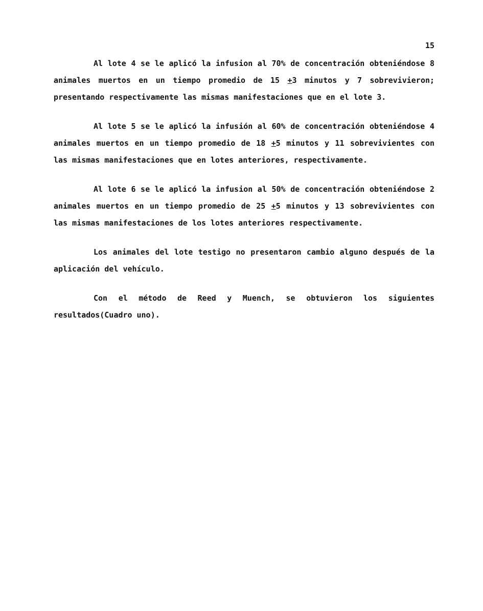15
Al lote 4 se le aplicó la infusion al 70% de concentración obteniéndose 8 animales muertos en un tiempo promedio de 15 +3 minutos y 7 sobrevivieron; presentando respectivamente las mismas manifestaciones que en el lote 3.
Al lote 5 se le aplicó la infusión al 60% de concentración obteniéndose 4 animales muertos en un tiempo promedio de 18 +5 minutos y 11 sobrevivientes con las mismas manifestaciones que en lotes anteriores, respectivamente.
Al lote 6 se le aplicó la infusion al 50% de concentración obteniéndose 2 animales muertos en un tiempo promedio de 25 +5 minutos y 13 sobrevivientes con las mismas manifestaciones de los lotes anteriores respectivamente.
Los animales del lote testigo no presentaron cambio alguno después de la aplicación del vehículo.
Con el método de Reed y Muench, se obtuvieron los siguientes resultados(Cuadro uno).